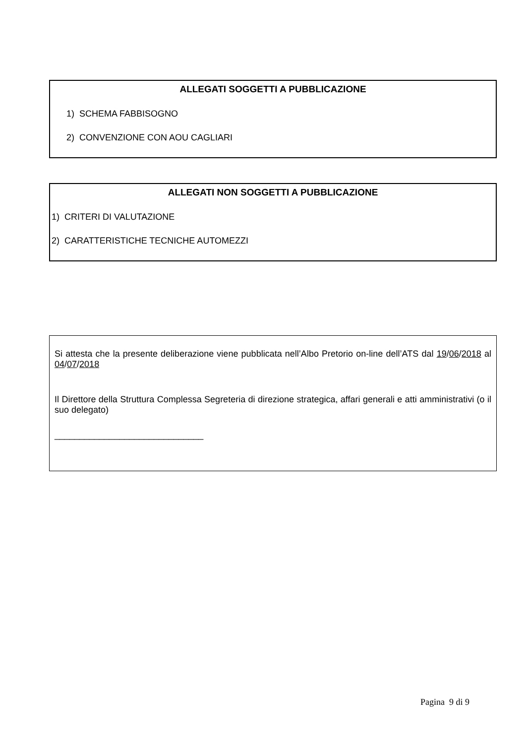ALLEGATI SOGGETTI A PUBBLICAZIONE
1) SCHEMA FABBISOGNO
2) CONVENZIONE CON AOU CAGLIARI
ALLEGATI NON SOGGETTI A PUBBLICAZIONE
1) CRITERI DI VALUTAZIONE
2) CARATTERISTICHE TECNICHE AUTOMEZZI
Si attesta che la presente deliberazione viene pubblicata nell’Albo Pretorio on-line dell’ATS dal 19/06/2018 al 04/07/2018
Il Direttore della Struttura Complessa Segreteria di direzione strategica, affari generali e atti amministrativi (o il suo delegato)
______________________________
Pagina 9 di 9